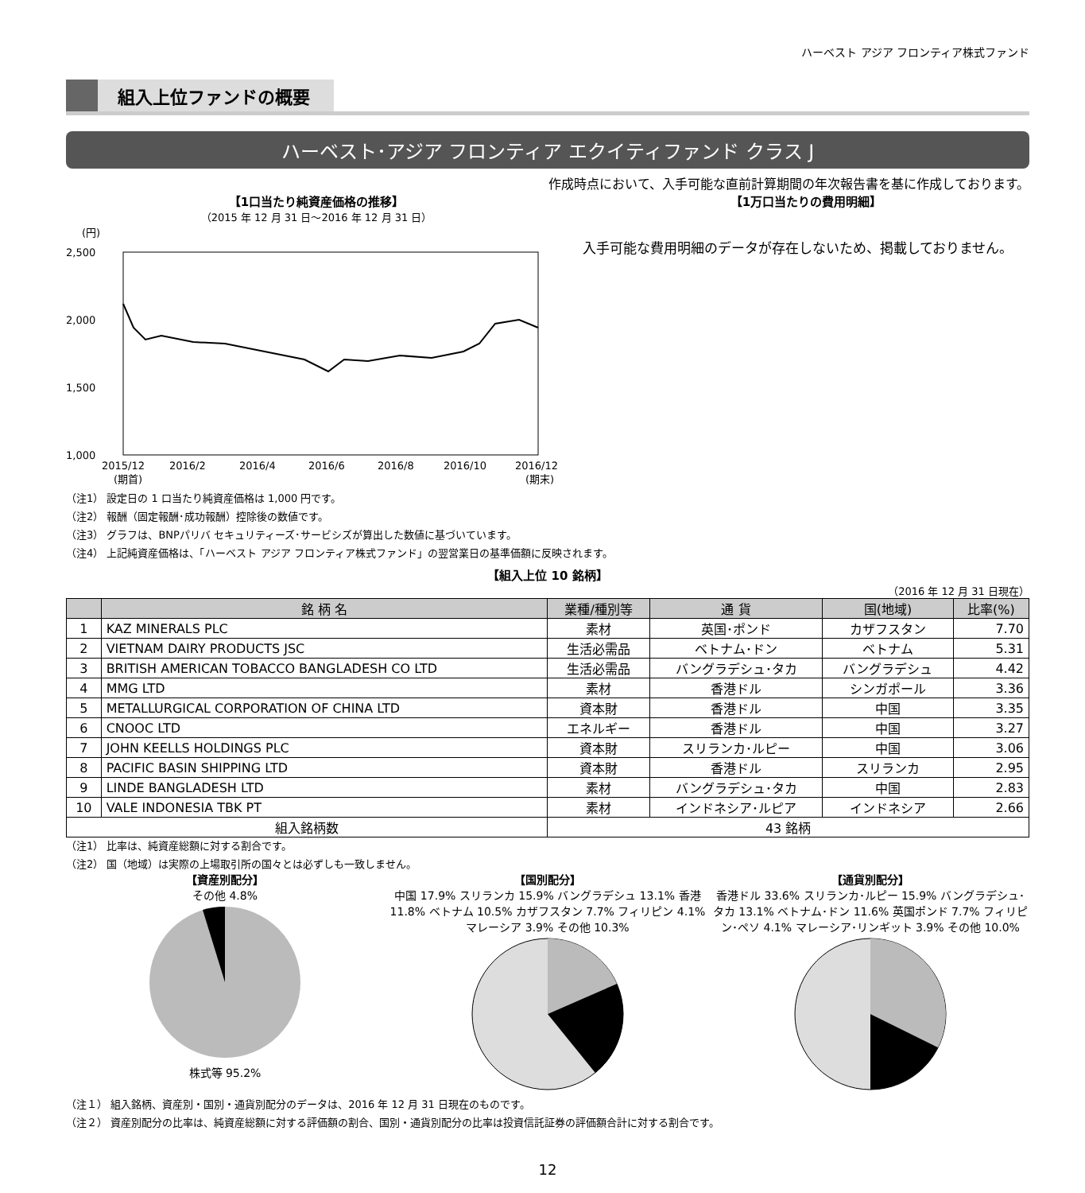ハーベスト アジア フロンティア株式ファンド
組入上位ファンドの概要
ハーベスト･アジア フロンティア エクイティファンド クラス J
作成時点において、入手可能な直前計算期間の年次報告書を基に作成しております。
【1口当たり純資産価格の推移】
（2015 年 12 月 31 日～2016 年 12 月 31 日）
(円)
2,500
2,000
1,500
1,000
2015/12
2016/2
2016/4
2016/6
2016/8
2016/10
2016/12
(期首)
(期末)
【1万口当たりの費用明細】
入手可能な費用明細のデータが存在しないため、掲載しておりません。
（注1） 設定日の 1 口当たり純資産価格は 1,000 円です。
（注2） 報酬（固定報酬･成功報酬）控除後の数値です。
（注3） グラフは、BNPパリバ セキュリティーズ･サービシズが算出した数値に基づいています。
（注4） 上記純資産価格は、「ハーベスト アジア フロンティア株式ファンド」の翌営業日の基準価額に反映されます。
【組入上位 10 銘柄】
（2016 年 12 月 31 日現在）
| | 銘 柄 名 | 業種/種別等 | 通 貨 | 国(地域) | 比率(%) |
| --- | --- | --- | --- | --- | --- |
| 1 | KAZ MINERALS PLC | 素材 | 英国･ポンド | カザフスタン | 7.70 |
| 2 | VIETNAM DAIRY PRODUCTS JSC | 生活必需品 | ベトナム･ドン | ベトナム | 5.31 |
| 3 | BRITISH AMERICAN TOBACCO BANGLADESH CO LTD | 生活必需品 | バングラデシュ･タカ | バングラデシュ | 4.42 |
| 4 | MMG LTD | 素材 | 香港ドル | シンガポール | 3.36 |
| 5 | METALLURGICAL CORPORATION OF CHINA LTD | 資本財 | 香港ドル | 中国 | 3.35 |
| 6 | CNOOC LTD | エネルギー | 香港ドル | 中国 | 3.27 |
| 7 | JOHN KEELLS HOLDINGS PLC | 資本財 | スリランカ･ルピー | 中国 | 3.06 |
| 8 | PACIFIC BASIN SHIPPING LTD | 資本財 | 香港ドル | スリランカ | 2.95 |
| 9 | LINDE BANGLADESH LTD | 素材 | バングラデシュ･タカ | 中国 | 2.83 |
| 10 | VALE INDONESIA TBK PT | 素材 | インドネシア･ルピア | インドネシア | 2.66 |
| 組入銘柄数 | | 43 銘柄 | | | |
（注1） 比率は、純資産総額に対する割合です。
（注2） 国（地域）は実際の上場取引所の国々とは必ずしも一致しません。
【資産別配分】
その他 4.8%
株式等 95.2%
【国別配分】
中国 17.9% スリランカ 15.9% バングラデシュ 13.1% 香港 11.8% ベトナム 10.5% カザフスタン 7.7% フィリピン 4.1% マレーシア 3.9% その他 10.3%
【通貨別配分】
香港ドル 33.6% スリランカ･ルピー 15.9% バングラデシュ･タカ 13.1% ベトナム･ドン 11.6% 英国ポンド 7.7% フィリピン･ペソ 4.1% マレーシア･リンギット 3.9% その他 10.0%
（注１） 組入銘柄、資産別・国別・通貨別配分のデータは、2016 年 12 月 31 日現在のものです。
（注２） 資産別配分の比率は、純資産総額に対する評価額の割合、国別・通貨別配分の比率は投資信託証券の評価額合計に対する割合です。
12